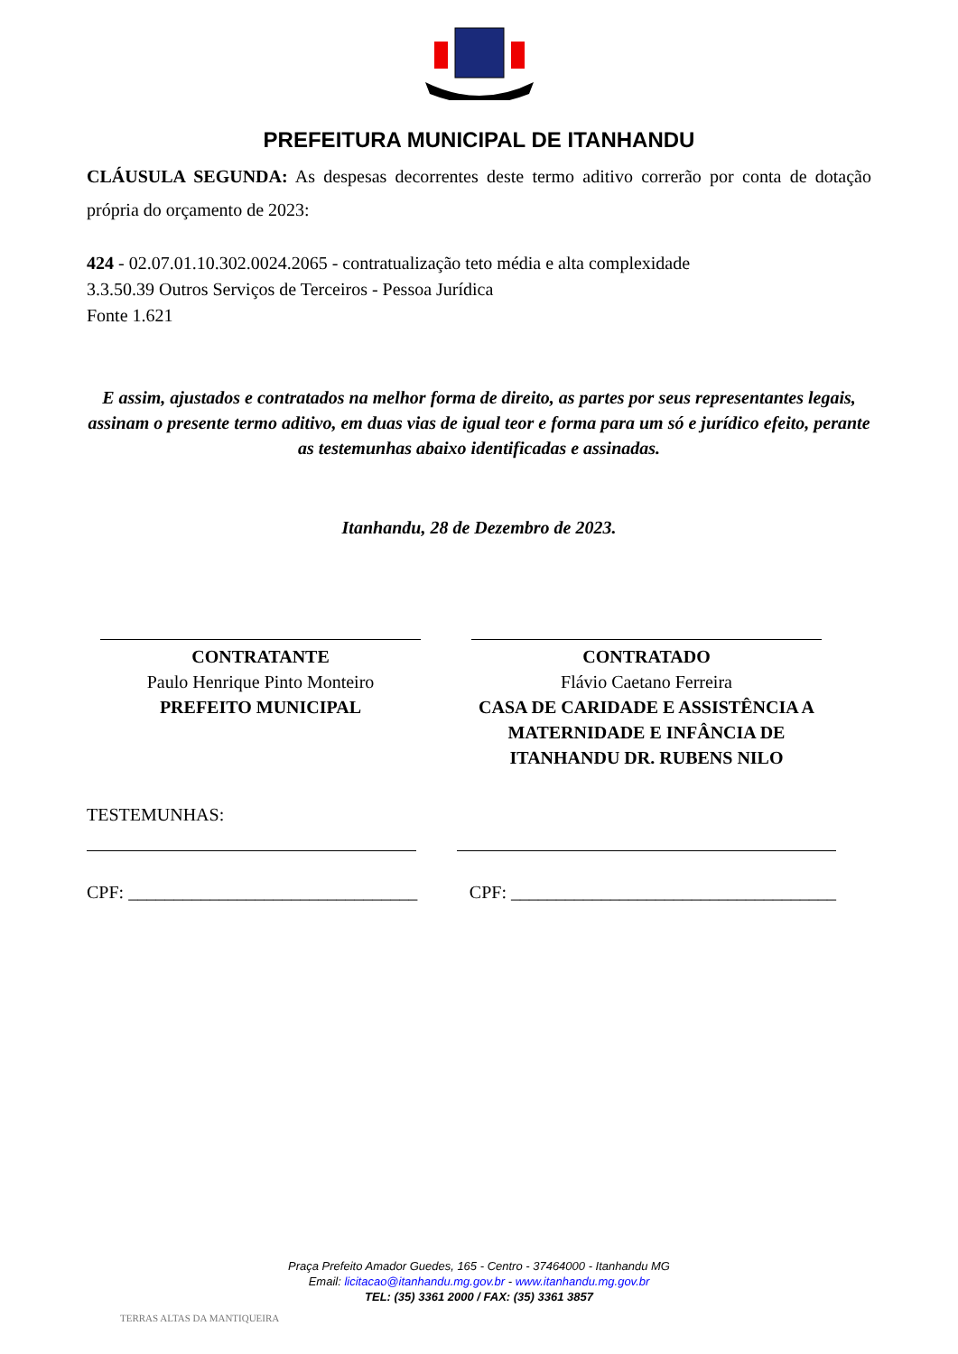PREFEITURA MUNICIPAL DE ITANHANDU
CLÁUSULA SEGUNDA: As despesas decorrentes deste termo aditivo correrão por conta de dotação própria do orçamento de 2023:
424 - 02.07.01.10.302.0024.2065 - contratualização teto média e alta complexidade
3.3.50.39 Outros Serviços de Terceiros - Pessoa Jurídica
Fonte 1.621
E assim, ajustados e contratados na melhor forma de direito, as partes por seus representantes legais, assinam o presente termo aditivo, em duas vias de igual teor e forma para um só e jurídico efeito, perante as testemunhas abaixo identificadas e assinadas.
Itanhandu, 28 de Dezembro de 2023.
CONTRATANTE
Paulo Henrique Pinto Monteiro
PREFEITO MUNICIPAL
CONTRATADO
Flávio Caetano Ferreira
CASA DE CARIDADE E ASSISTÊNCIA A MATERNIDADE E INFÂNCIA DE ITANHANDU DR. RUBENS NILO
TESTEMUNHAS:
CPF: ________________________________ CPF: ____________________________________
Praça Prefeito Amador Guedes, 165 - Centro - 37464000 - Itanhandu MG
Email: licitacao@itanhandu.mg.gov.br - www.itanhandu.mg.gov.br
TEL: (35) 3361 2000 / FAX: (35) 3361 3857
TERRAS ALTAS DA MANTIQUEIRA